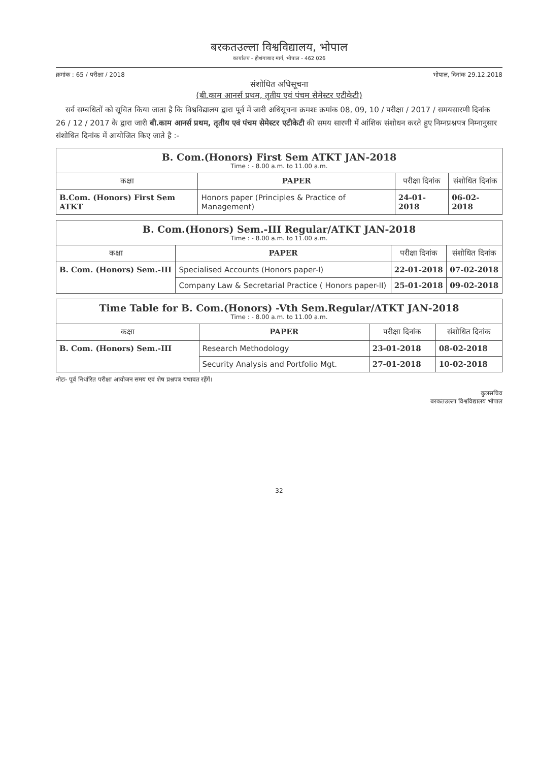बरकतउल्ला विश्वविद्यालय, भोपाल
कार्यालय - होशंगाबाद मार्ग, भोपाल - 462 026
क्रमांक : 65 / परीक्षा / 2018 भोपाल, दिनांक 29.12.2018
संशोधित अधिसूचना
(बी.काम आनर्स प्रथम, तृतीय एवं पंचम सेमेस्टर एटीकेटी)
सर्व सम्बधितों को सूचित किया जाता है कि विश्वविद्यालय द्वारा पूर्व में जारी अधिसूचना क्रमशः क्रमांक 08, 09, 10 / परीक्षा / 2017 / समयसारणी दिनांक 26 / 12 / 2017 के द्वारा जारी बी.काम आनर्स प्रथम, तृतीय एवं पंचम सेमेस्टर एटीकेटी की समय सारणी में आंशिक संशोधन करते हुए निम्नप्रश्नपत्र निम्नानुसार संशोधित दिनांक में आयोजित किए जाते है :-
| B. Com.(Honors) First Sem ATKT JAN-2018 Time : - 8.00 a.m. to 11.00 a.m. | | | |
| कक्षा | PAPER | परीक्षा दिनांक | संशोधित दिनांक |
| B.Com. (Honors) First Sem ATKT | Honors paper (Principles & Practice of Management) | 24-01-2018 | 06-02-2018 |
| B. Com.(Honors) Sem.-III Regular/ATKT JAN-2018 Time : - 8.00 a.m. to 11.00 a.m. | | | |
| कक्षा | PAPER | परीक्षा दिनांक | संशोधित दिनांक |
| B. Com. (Honors) Sem.-III | Specialised Accounts (Honors paper-I) | 22-01-2018 | 07-02-2018 |
| | Company Law & Secretarial Practice ( Honors paper-II) | 25-01-2018 | 09-02-2018 |
| Time Table for B. Com.(Honors) -Vth Sem.Regular/ATKT JAN-2018 Time : - 8.00 a.m. to 11.00 a.m. | | | |
| कक्षा | PAPER | परीक्षा दिनांक | संशोधित दिनांक |
| B. Com. (Honors) Sem.-III | Research Methodology | 23-01-2018 | 08-02-2018 |
| | Security Analysis and Portfolio Mgt. | 27-01-2018 | 10-02-2018 |
नोटः- पूर्व निर्धारित परीक्षा आयोजन समय एवं शेष प्रश्नपत्र यथावत रहेंगें।
कुलसचिव
बरकतउल्ला विश्वविद्यालय भोपाल
32